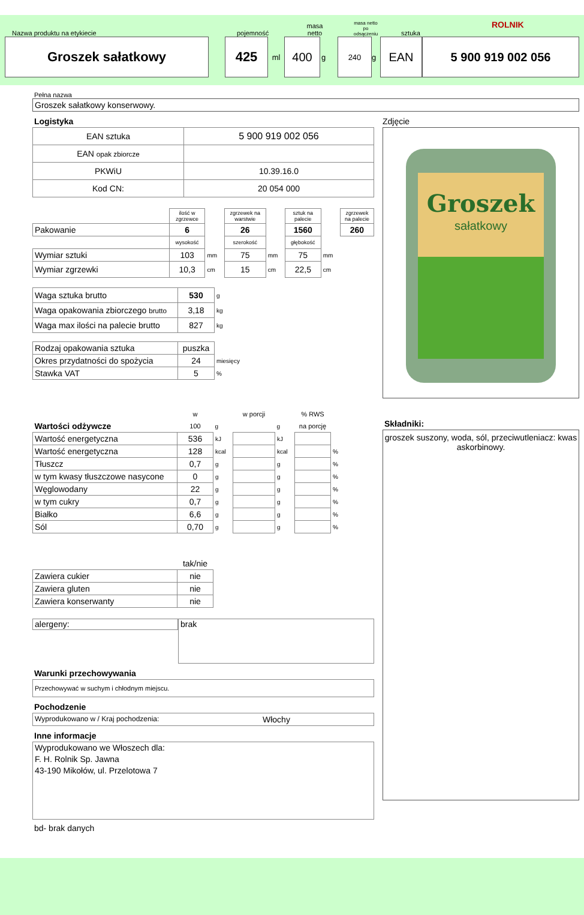Nazwa produktu na etykiecie pojemność masa
netto masa netto
po
odsączeniu sztuka ROLNIK
Groszek sałatkowy 425
ml
400
g
240
g
EAN 5 900 919 002 056
Pełna nazwa
Groszek sałatkowy konserwowy.
Logistyka
| EAN sztuka | 5 900 919 002 056 |
| EAN opak zbiorcze | |
| PKWiU | 10.39.16.0 |
| Kod CN: | 20 054 000 |
| | ilość w zgrzewce | | zgrzewek na warstwie | | sztuk na palecie | | zgrzewek na palecie |
| Pakowanie | 6 | | 26 | | 1560 | | 260 |
| | wysokość | | szerokość | | głębokość | | |
| Wymiar sztuki | 103 | mm | 75 | mm | 75 | mm | |
| Wymiar zgrzewki | 10,3 | cm | 15 | cm | 22,5 | cm | |
| Waga sztuka brutto | 530 | g |
| Waga opakowania zbiorczego brutto | 3,18 | kg |
| Waga max ilości na palecie brutto | 827 | kg |
| Rodzaj opakowania sztuka | puszka | |
| Okres przydatności do spożycia | 24 | miesięcy |
| Stawka VAT | 5 | % |
Zdjęcie
Groszek
sałatkowy
| | w | | w porcji | | % RWS | |
| Wartości odżywcze | 100 | g | | g | na porcję | |
| Wartość energetyczna | 536 | kJ | | kJ | | |
| Wartość energetyczna | 128 | kcal | | kcal | | % |
| Tłuszcz | 0,7 | g | | g | | % |
| w tym kwasy tłuszczowe nasycone | 0 | g | | g | | % |
| Węglowodany | 22 | g | | g | | % |
| w tym cukry | 0,7 | g | | g | | % |
| Białko | 6,6 | g | | g | | % |
| Sól | 0,70 | g | | g | | % |
| | tak/nie |
| Zawiera cukier | nie |
| Zawiera gluten | nie |
| Zawiera konserwanty | nie |
alergeny:
brak
Warunki przechowywania
Przechowywać w suchym i chłodnym miejscu.
Pochodzenie
Wyprodukowano w / Kraj pochodzenia: Włochy
Inne informacje
Wyprodukowano we Włoszech dla:
F. H. Rolnik Sp. Jawna
43-190 Mikołów, ul. Przelotowa 7
bd- brak danych
Składniki:
groszek suszony, woda, sól, przeciwutleniacz: kwas askorbinowy.